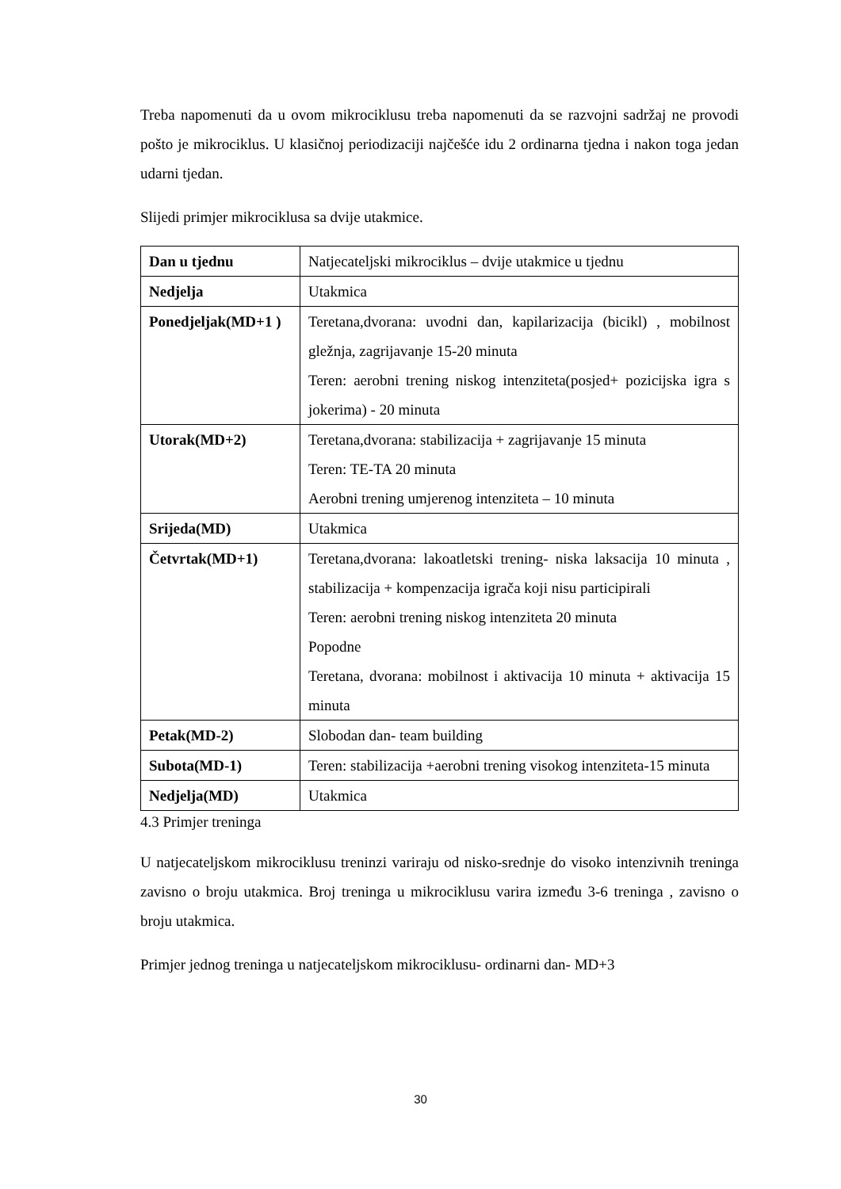Treba napomenuti da u ovom mikrociklusu treba napomenuti da se razvojni sadržaj ne provodi pošto je mikrociklus. U klasičnoj periodizaciji najčešće idu 2 ordinarna tjedna i nakon toga jedan udarni tjedan.
Slijedi primjer mikrociklusa sa dvije utakmice.
| Dan u tjednu | Natjecateljski mikrociklus – dvije utakmice u tjednu |
| Nedjelja | Utakmica |
| Ponedjeljak(MD+1 ) | Teretana,dvorana: uvodni dan, kapilarizacija (bicikl) , mobilnost gležnja, zagrijavanje 15-20 minuta Teren: aerobni trening niskog intenziteta(posjed+ pozicijska igra s jokerima) - 20 minuta |
| Utorak(MD+2) | Teretana,dvorana: stabilizacija + zagrijavanje 15 minuta Teren: TE-TA 20 minuta Aerobni trening umjerenog intenziteta – 10 minuta |
| Srijeda(MD) | Utakmica |
| Četvrtak(MD+1) | Teretana,dvorana: lakoatletski trening- niska laksacija 10 minuta , stabilizacija + kompenzacija igrača koji nisu participirali Teren: aerobni trening niskog intenziteta 20 minuta Popodne Teretana, dvorana: mobilnost i aktivacija 10 minuta + aktivacija 15 minuta |
| Petak(MD-2) | Slobodan dan- team building |
| Subota(MD-1) | Teren: stabilizacija +aerobni trening visokog intenziteta-15 minuta |
| Nedjelja(MD) | Utakmica |
4.3 Primjer treninga
U natjecateljskom mikrociklusu treninzi variraju od nisko-srednje do visoko intenzivnih treninga zavisno o broju utakmica. Broj treninga u mikrociklusu varira između 3-6 treninga , zavisno o broju utakmica.
Primjer jednog treninga u natjecateljskom mikrociklusu- ordinarni dan- MD+3
30